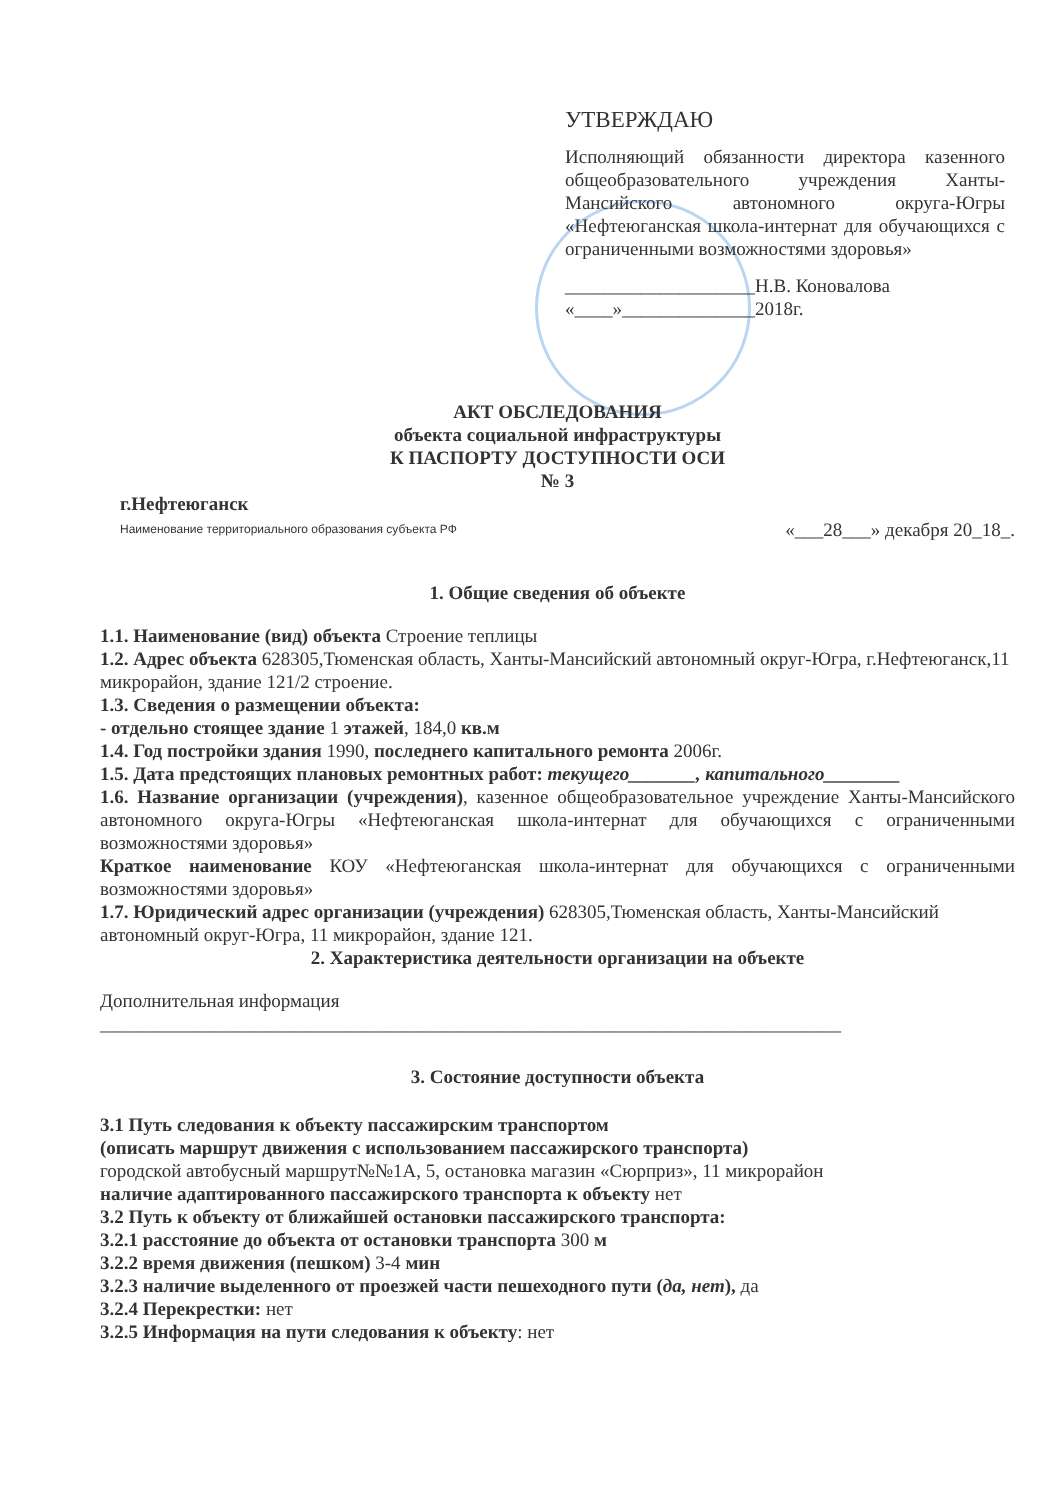УТВЕРЖДАЮ
Исполняющий обязанности директора казенного общеобразовательного учреждения Ханты-Мансийского автономного округа-Югры «Нефтеюганская школа-интернат для обучающихся с ограниченными возможностями здоровья»
____________________Н.В. Коновалова
«____»______________2018г.
АКТ ОБСЛЕДОВАНИЯ
объекта социальной инфраструктуры
К ПАСПОРТУ ДОСТУПНОСТИ ОСИ
№ 3
г.Нефтеюганск
Наименование территориального образования субъекта РФ
«___28___» декабря 20_18_.
1. Общие сведения об объекте
1.1. Наименование (вид) объекта Строение теплицы
1.2. Адрес объекта 628305,Тюменская область, Ханты-Мансийский автономный округ-Югра, г.Нефтеюганск,11 микрорайон, здание 121/2 строение.
1.3. Сведения о размещении объекта:
- отдельно стоящее здание 1 этажей, 184,0 кв.м
1.4. Год постройки здания 1990, последнего капитального ремонта 2006г.
1.5. Дата предстоящих плановых ремонтных работ: текущего_______, капитального________
1.6. Название организации (учреждения), казенное общеобразовательное учреждение Ханты-Мансийского автономного округа-Югры «Нефтеюганская школа-интернат для обучающихся с ограниченными возможностями здоровья»
Краткое наименование КОУ «Нефтеюганская школа-интернат для обучающихся с ограниченными возможностями здоровья»
1.7. Юридический адрес организации (учреждения) 628305,Тюменская область, Ханты-Мансийский автономный округ-Югра, 11 микрорайон, здание 121.
2. Характеристика деятельности организации на объекте
Дополнительная информация
______________________________________________________________________________
3. Состояние доступности объекта
3.1 Путь следования к объекту пассажирским транспортом
(описать маршрут движения с использованием пассажирского транспорта)
городской автобусный маршрут№№1А, 5, остановка магазин «Сюрприз», 11 микрорайон
наличие адаптированного пассажирского транспорта к объекту нет
3.2 Путь к объекту от ближайшей остановки пассажирского транспорта:
3.2.1 расстояние до объекта от остановки транспорта 300 м
3.2.2 время движения (пешком) 3-4 мин
3.2.3 наличие выделенного от проезжей части пешеходного пути (да, нет), да
3.2.4 Перекрестки: нет
3.2.5 Информация на пути следования к объекту: нет